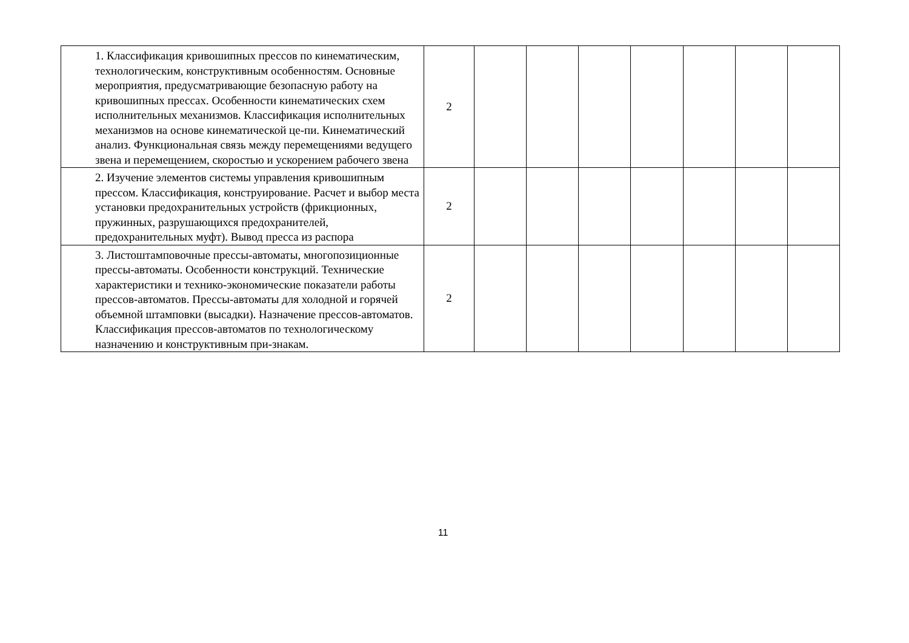| | 1. Классификация кривошипных прессов по кинематическим, технологическим, конструктивным особенностям. Основные мероприятия, предусматривающие безопасную работу на кривошипных прессах. Особенности кинематических схем исполнительных механизмов. Классификация исполнительных механизмов на основе кинематической це-пи. Кинематический анализ. Функциональная связь между перемещениями ведущего звена и перемещением, скоростью и ускорением рабочего звена | 2 | | | | | | | |
| | 2. Изучение элементов системы управления кривошипным прессом. Классификация, конструирование. Расчет и выбор места установки предохранительных устройств (фрикционных, пружинных, разрушающихся предохранителей, предохранительных муфт). Вывод пресса из распора | 2 | | | | | | | |
| | 3. Листоштамповочные прессы-автоматы, многопозиционные прессы-автоматы. Особенности конструкций. Технические характеристики и технико-экономические показатели работы прессов-автоматов. Прессы-автоматы для холодной и горячей объемной штамповки (высадки). Назначение прессов-автоматов. Классификация прессов-автоматов по технологическому назначению и конструктивным при-знакам. | 2 | | | | | | | |
11